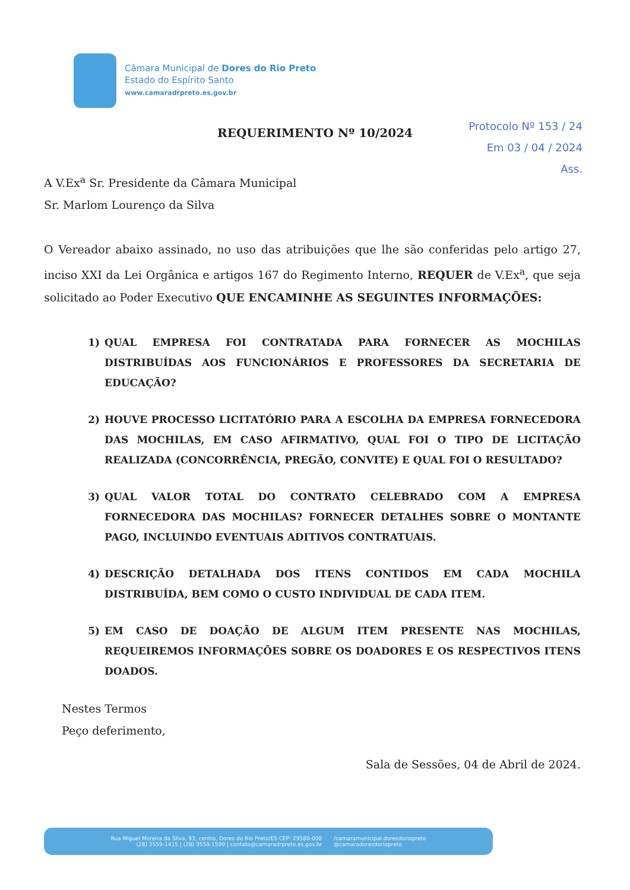Câmara Municipal de Dores do Rio Preto
Estado do Espírito Santo
www.camaradrpreto.es.gov.br
Protocolo Nº 153 / 24
Em 03 / 04 / 2024
Ass.
REQUERIMENTO Nº 10/2024
A V.Ex<sup>a</sup> Sr. Presidente da Câmara Municipal
Sr. Marlom Lourenço da Silva
O Vereador abaixo assinado, no uso das atribuições que lhe são conferidas pelo artigo 27, inciso XXI da Lei Orgânica e artigos 167 do Regimento Interno, REQUER de V.Ex<sup>a</sup>, que seja solicitado ao Poder Executivo QUE ENCAMINHE AS SEGUINTES INFORMAÇÕES:
1) QUAL EMPRESA FOI CONTRATADA PARA FORNECER AS MOCHILAS DISTRIBUÍDAS AOS FUNCIONÁRIOS E PROFESSORES DA SECRETARIA DE EDUCAÇÃO?
2) HOUVE PROCESSO LICITATÓRIO PARA A ESCOLHA DA EMPRESA FORNECEDORA DAS MOCHILAS, EM CASO AFIRMATIVO, QUAL FOI O TIPO DE LICITAÇÃO REALIZADA (CONCORRÊNCIA, PREGÃO, CONVITE) E QUAL FOI O RESULTADO?
3) QUAL VALOR TOTAL DO CONTRATO CELEBRADO COM A EMPRESA FORNECEDORA DAS MOCHILAS? FORNECER DETALHES SOBRE O MONTANTE PAGO, INCLUINDO EVENTUAIS ADITIVOS CONTRATUAIS.
4) DESCRIÇÃO DETALHADA DOS ITENS CONTIDOS EM CADA MOCHILA DISTRIBUÍDA, BEM COMO O CUSTO INDIVIDUAL DE CADA ITEM.
5) EM CASO DE DOAÇÃO DE ALGUM ITEM PRESENTE NAS MOCHILAS, REQUEIREMOS INFORMAÇÕES SOBRE OS DOADORES E OS RESPECTIVOS ITENS DOADOS.
Nestes Termos
Peço deferimento,
Sala de Sessões, 04 de Abril de 2024.
Rua Miguel Moreira da Silva, 93, centro, Dores do Rio Preto/ES CEP: 29580-000
(28) 3559-1415 | (28) 3559-1599 | contato@camaradrpreto.es.gov.br
/camaramunicipal.doresdoriopreto
@camaradoresdoriopreto